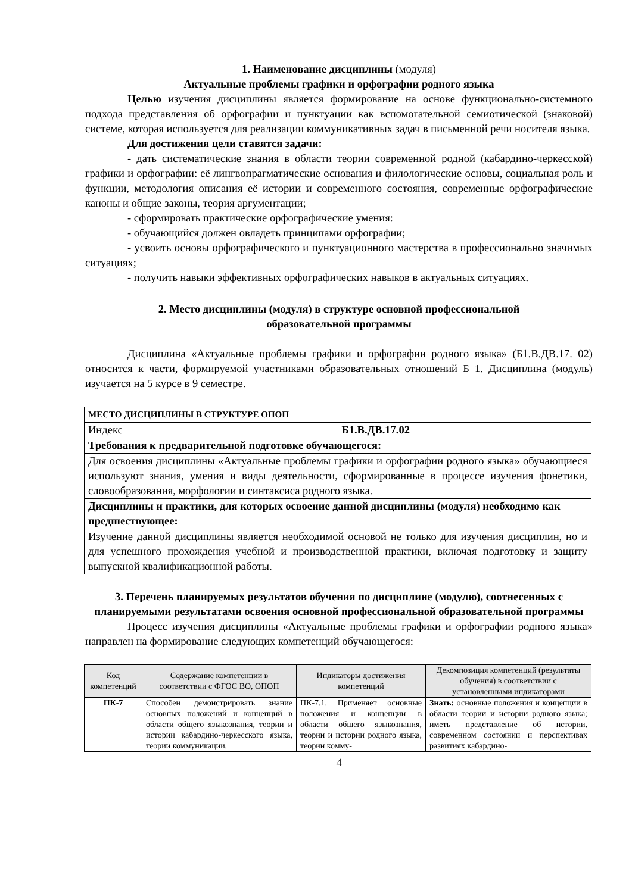1. Наименование дисциплины (модуля)
Актуальные проблемы графики и орфографии родного языка
Целью изучения дисциплины является формирование на основе функционально-системного подхода представления об орфографии и пунктуации как вспомогательной семиотической (знаковой) системе, которая используется для реализации коммуникативных задач в письменной речи носителя языка.
Для достижения цели ставятся задачи:
- дать систематические знания в области теории современной родной (кабардино-черкесской) графики и орфографии: её лингвопрагматические основания и филологические основы, социальная роль и функции, методология описания её истории и современного состояния, современные орфографические каноны и общие законы, теория аргументации;
- сформировать практические орфографические умения:
- обучающийся должен овладеть принципами орфографии;
- усвоить основы орфографического и пунктуационного мастерства в профессионально значимых ситуациях;
- получить навыки эффективных орфографических навыков в актуальных ситуациях.
2. Место дисциплины (модуля) в структуре основной профессиональной
образовательной программы
Дисциплина «Актуальные проблемы графики и орфографии родного языка» (Б1.В.ДВ.17. 02) относится к части, формируемой участниками образовательных отношений Б 1. Дисциплина (модуль) изучается на 5 курсе в 9 семестре.
| МЕСТО ДИСЦИПЛИНЫ В СТРУКТУРЕ ОПОП | |
| Индекс | Б1.В.ДВ.17.02 |
| Требования к предварительной подготовке обучающегося: | |
| Для освоения дисциплины «Актуальные проблемы графики и орфографии родного языка» обучающиеся используют знания, умения и виды деятельности, сформированные в процессе изучения фонетики, словообразования, морфологии и синтаксиса родного языка. | |
| Дисциплины и практики, для которых освоение данной дисциплины (модуля) необходимо как предшествующее: | |
| Изучение данной дисциплины является необходимой основой не только для изучения дисциплин, но и для успешного прохождения учебной и производственной практики, включая подготовку и защиту выпускной квалификационной работы. | |
3. Перечень планируемых результатов обучения по дисциплине (модулю), соотнесенных с планируемыми результатами освоения основной профессиональной образовательной программы
Процесс изучения дисциплины «Актуальные проблемы графики и орфографии родного языка» направлен на формирование следующих компетенций обучающегося:
| Код компетенций | Содержание компетенции в соответствии с ФГОС ВО, ОПОП | Индикаторы достижения компетенций | Декомпозиция компетенций (результаты обучения) в соответствии с установленными индикаторами |
| --- | --- | --- | --- |
| ПК-7 | Способен демонстрировать знание основных положений и концепций в области общего языкознания, теории и истории кабардино-черкесского языка, теории коммуникации. | ПК-7.1. Применяет основные положения и концепции в области общего языкознания, теории и истории родного языка, теории комму- | Знать: основные положения и концепции в области теории и истории родного языка; иметь представление об истории, современном состоянии и перспективах развитиях кабардино- |
4